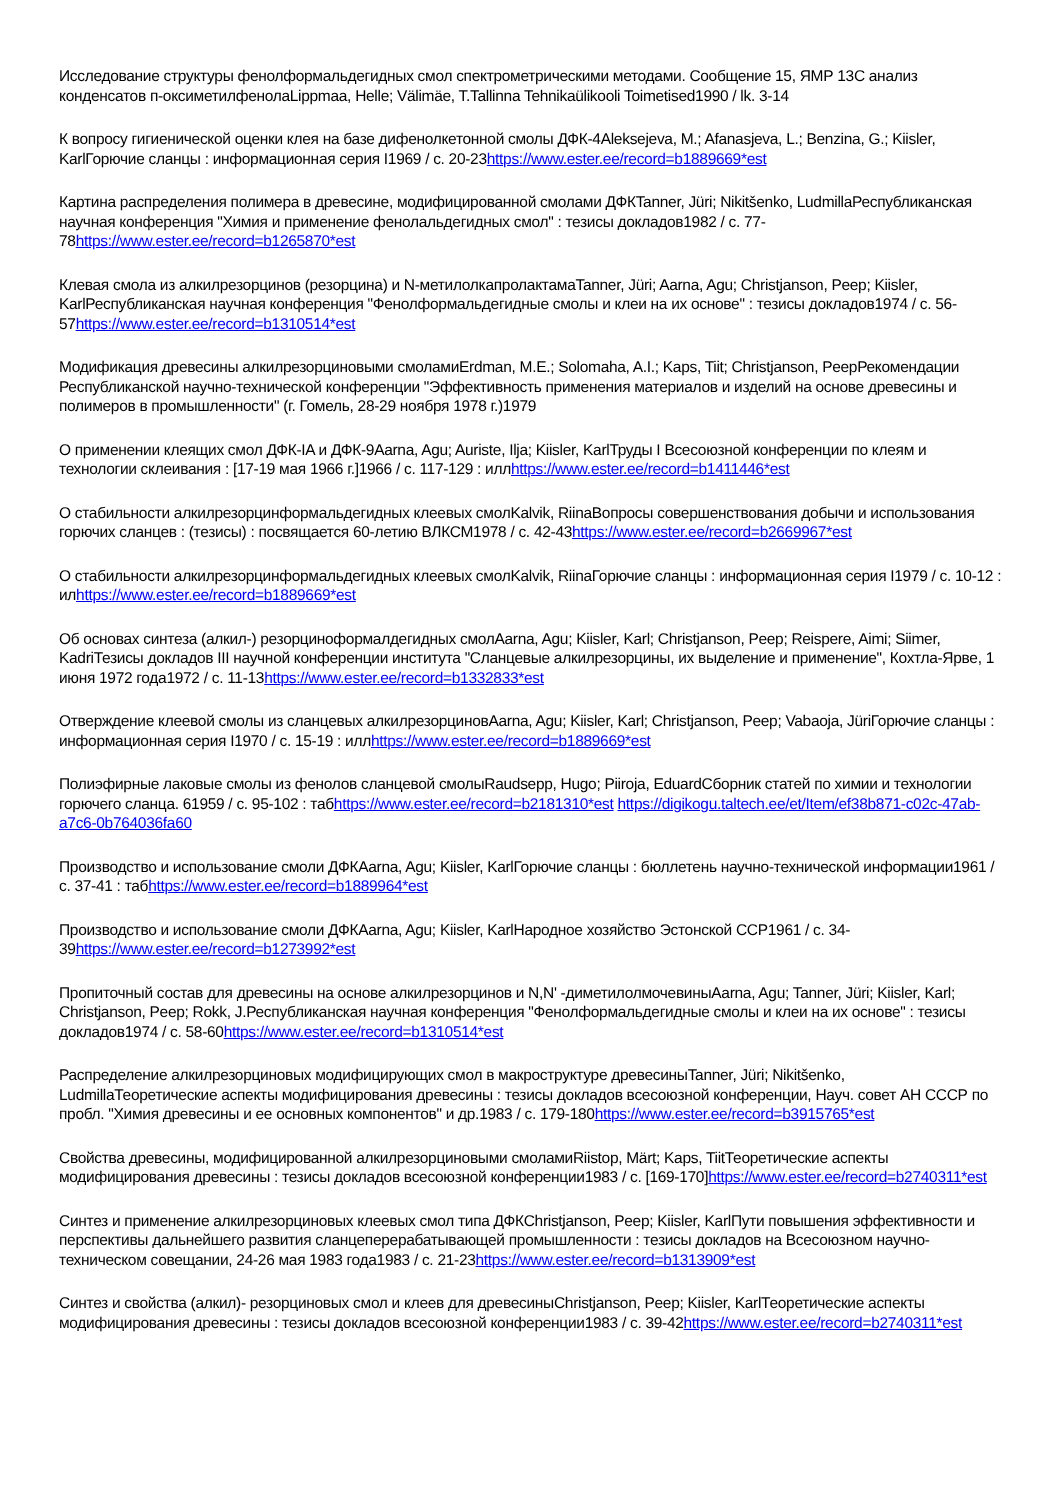Исследование структуры фенолформальдегидных смол спектрометрическими методами. Сообщение 15, ЯМР 13C анализ конденсатов п-оксиметилфенолаLippmaa, Helle; Välimäe, T.Tallinna Tehnikaülikooli Toimetised1990 / lk. 3-14
К вопросу гигиенической оценки клея на базе дифенолкетонной смолы ДФК-4Aleksejeva, M.; Afanasjeva, L.; Benzina, G.; Kiisler, KarlГорючие сланцы : информационная серия I1969 / c. 20-23https://www.ester.ee/record=b1889669*est
Картина распределения полимера в древесине, модифицированной смолами ДФКTanner, Jüri; Nikitšenko, LudmillaРеспубликанская научная конференция "Химия и применение фенолальдегидных смол" : тезисы докладов1982 / c. 77-78https://www.ester.ee/record=b1265870*est
Клевая смола из алкилрезорцинов (резорцина) и N-метилолкапролактамаTanner, Jüri; Aarna, Agu; Christjanson, Peep; Kiisler, KarlРеспубликанская научная конференция "Фенолформальдегидные смолы и клеи на их основе" : тезисы докладов1974 / c. 56-57https://www.ester.ee/record=b1310514*est
Модификация древесины алкилрезорциновыми смоламиErdman, M.E.; Solomaha, A.I.; Kaps, Tiit; Christjanson, PeepРекомендации Республиканской научно-технической конференции "Эффективность применения материалов и изделий на основе древесины и полимеров в промышленности" (г. Гомель, 28-29 ноября 1978 г.)1979
О применении клеящих смол ДФК-IA и ДФК-9Aarna, Agu; Auriste, Ilja; Kiisler, KarlТруды I Всесоюзной конференции по клеям и технологии склеивания : [17-19 мая 1966 г.]1966 / c. 117-129 : иллhttps://www.ester.ee/record=b1411446*est
О стабильности алкилрезорцинформальдегидных клеевых смолKalvik, RiinaВопросы совершенствования добычи и использования горючих сланцев : (тезисы) : посвящается 60-летию ВЛКСМ1978 / c. 42-43https://www.ester.ee/record=b2669967*est
О стабильности алкилрезорцинформальдегидных клеевых смолKalvik, RiinaГорючие сланцы : информационная серия I1979 / c. 10-12 : илhttps://www.ester.ee/record=b1889669*est
Об основах синтеза (алкил-) резорциноформалдегидных смолAarna, Agu; Kiisler, Karl; Christjanson, Peep; Reispere, Aimi; Siimer, KadriТезисы докладов III научной конференции института "Сланцевые алкилрезорцины, их выделение и применение", Кохтла-Ярве, 1 июня 1972 года1972 / c. 11-13https://www.ester.ee/record=b1332833*est
Отверждение клеевой смолы из сланцевых алкилрезорциновAarna, Agu; Kiisler, Karl; Christjanson, Peep; Vabaoja, JüriГорючие сланцы : информационная серия I1970 / c. 15-19 : иллhttps://www.ester.ee/record=b1889669*est
Полиэфирные лаковые смолы из фенолов сланцевой смолыRaudsepp, Hugo; Piiroja, EduardСборник статей по химии и технологии горючего сланца. 61959 / c. 95-102 : табhttps://www.ester.ee/record=b2181310*est https://digikogu.taltech.ee/et/Item/ef38b871-c02c-47ab-a7c6-0b764036fa60
Производство и использование смоли ДФКAarna, Agu; Kiisler, KarlГорючие сланцы : бюллетень научно-технической информации1961 / c. 37-41 : табhttps://www.ester.ee/record=b1889964*est
Производство и использование смоли ДФКAarna, Agu; Kiisler, KarlНародное хозяйство Эстонской ССР1961 / c. 34-39https://www.ester.ee/record=b1273992*est
Пропиточный состав для древесины на основе алкилрезорцинов и N,N' -диметилолмочевиныAarna, Agu; Tanner, Jüri; Kiisler, Karl; Christjanson, Peep; Rokk, J.Республиканская научная конференция "Фенолформальдегидные смолы и клеи на их основе" : тезисы докладов1974 / c. 58-60https://www.ester.ee/record=b1310514*est
Распределение алкилрезорциновых модифицирующих смол в макроструктуре древесиныTanner, Jüri; Nikitšenko, LudmillaТеоретические аспекты модифицирования древесины : тезисы докладов всесоюзной конференции, Науч. совет АН СССР по пробл. "Химия древесины и ее основных компонентов" и др.1983 / c. 179-180https://www.ester.ee/record=b3915765*est
Свойства древесины, модифицированной алкилрезорциновыми смоламиRiistop, Märt; Kaps, TiitТеоретические аспекты модифицирования древесины : тезисы докладов всесоюзной конференции1983 / c. [169-170]https://www.ester.ee/record=b2740311*est
Синтез и применение алкилрезорциновых клеевых смол типа ДФКChristjanson, Peep; Kiisler, KarlПути повышения эффективности и перспективы дальнейшего развития сланцеперерабатывающей промышленности : тезисы докладов на Всесоюзном научно-техническом совещании, 24-26 мая 1983 года1983 / c. 21-23https://www.ester.ee/record=b1313909*est
Синтез и свойства (алкил)- резорциновых смол и клеев для древесиныChristjanson, Peep; Kiisler, KarlТеоретические аспекты модифицирования древесины : тезисы докладов всесоюзной конференции1983 / c. 39-42https://www.ester.ee/record=b2740311*est